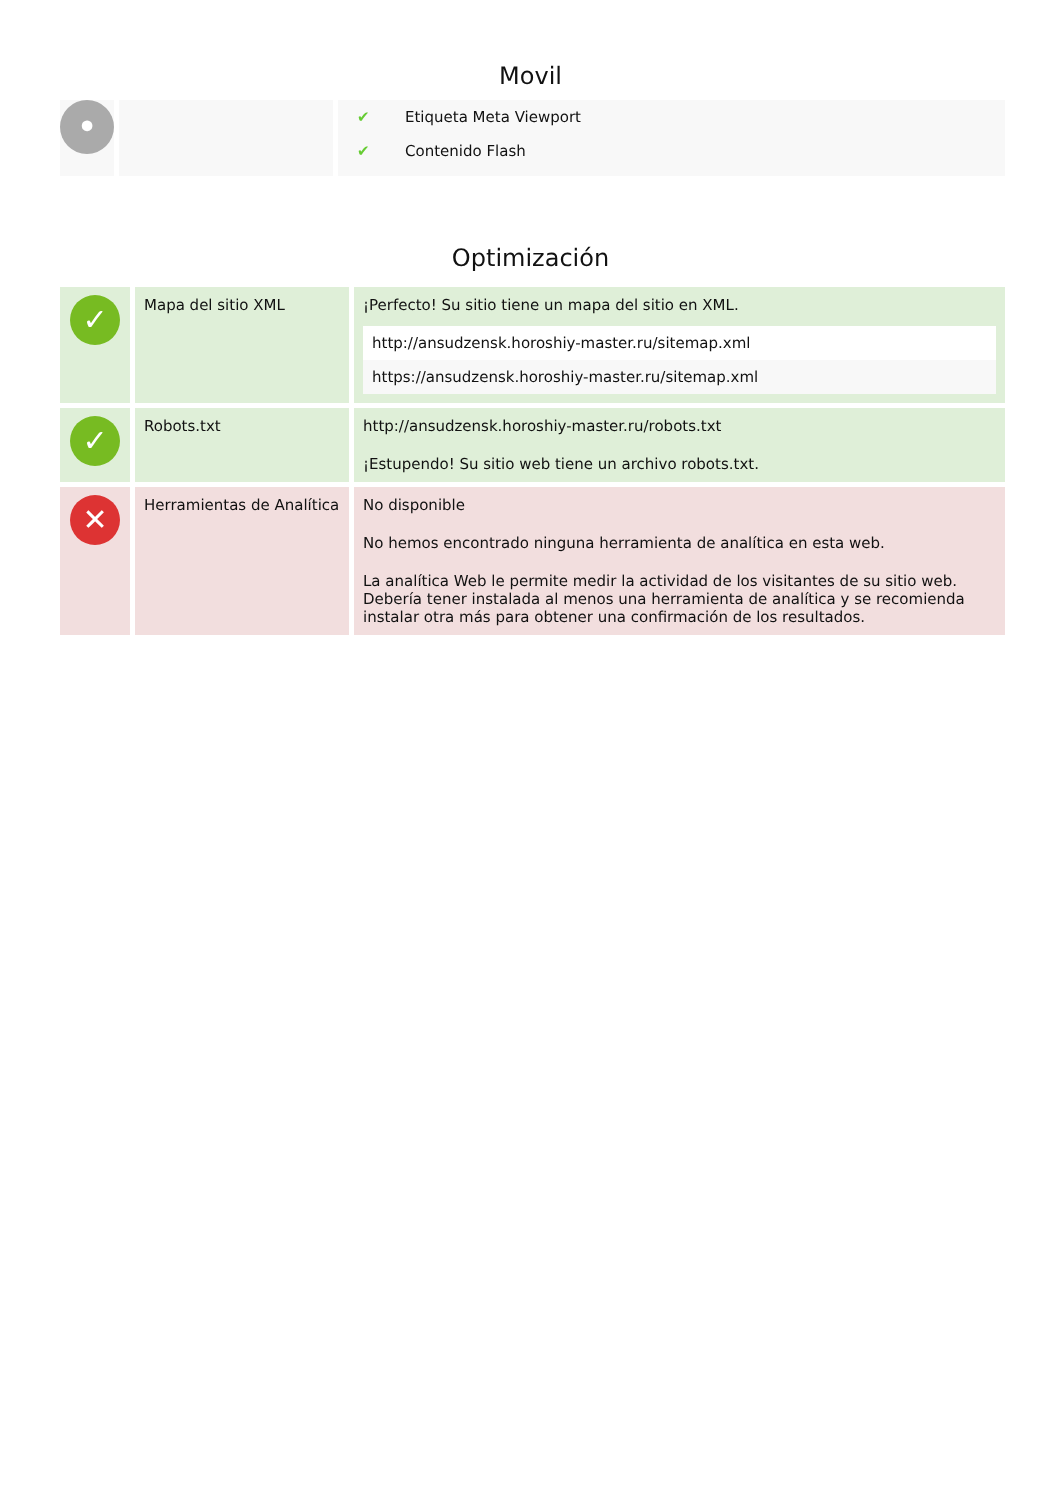Movil
| • | | / ✔ / Etiqueta Meta Viewport / / ✔ / Contenido Flash / |
Optimización
| ✓ | Mapa del sitio XML | ¡Perfecto! Su sitio tiene un mapa del sitio en XML. / http://ansudzensk.horoshiy-master.ru/sitemap.xml / / https://ansudzensk.horoshiy-master.ru/sitemap.xml / |
| ✓ | Robots.txt | http://ansudzensk.horoshiy-master.ru/robots.txt ¡Estupendo! Su sitio web tiene un archivo robots.txt. |
| ✕ | Herramientas de Analítica | No disponible No hemos encontrado ninguna herramienta de analítica en esta web. La analítica Web le permite medir la actividad de los visitantes de su sitio web. Debería tener instalada al menos una herramienta de analítica y se recomienda instalar otra más para obtener una confirmación de los resultados. |